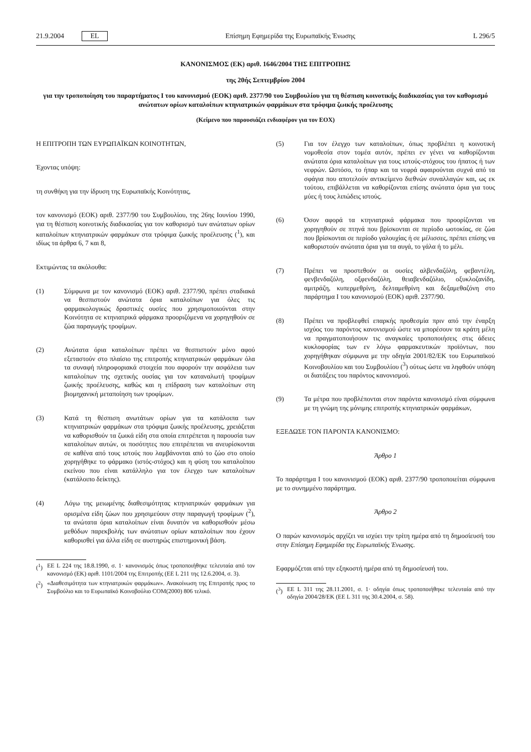21.9.2004 EL Επίσημη Εφημερίδα της Ευρωπαϊκής Ένωσης L 296/5
ΚΑΝΟΝΙΣΜΟΣ (ΕΚ) αριθ. 1646/2004 ΤΗΣ ΕΠΙΤΡΟΠΗΣ
της 20ής Σεπτεμβρίου 2004
για την τροποποίηση του παραρτήματος I του κανονισμού (ΕΟΚ) αριθ. 2377/90 του Συμβουλίου για τη θέσπιση κοινοτικής διαδικασίας για τον καθορισμό ανώτατων ορίων καταλοίπων κτηνιατρικών φαρμάκων στα τρόφιμα ζωικής προέλευσης
(Κείμενο που παρουσιάζει ενδιαφέρον για τον ΕΟΧ)
Η ΕΠΙΤΡΟΠΗ ΤΩΝ ΕΥΡΩΠΑΪΚΩΝ ΚΟΙΝΟΤΗΤΩΝ,
Έχοντας υπόψη:
τη συνθήκη για την ίδρυση της Ευρωπαϊκής Κοινότητας,
τον κανονισμό (ΕΟΚ) αριθ. 2377/90 του Συμβουλίου, της 26ης Ιουνίου 1990, για τη θέσπιση κοινοτικής διαδικασίας για τον καθορισμό των ανώτατων ορίων καταλοίπων κτηνιατρικών φαρμάκων στα τρόφιμα ζωικής προέλευσης (<sup>1</sup>), και ιδίως τα άρθρα 6, 7 και 8,
Εκτιμώντας τα ακόλουθα:
(1) Σύμφωνα με τον κανονισμό (ΕΟΚ) αριθ. 2377/90, πρέπει σταδιακά να θεσπιστούν ανώτατα όρια καταλοίπων για όλες τις φαρμακολογικώς δραστικές ουσίες που χρησιμοποιούνται στην Κοινότητα σε κτηνιατρικά φάρμακα προοριζόμενα να χορηγηθούν σε ζώα παραγωγής τροφίμων.
(2) Ανώτατα όρια καταλοίπων πρέπει να θεσπιστούν μόνο αφού εξεταστούν στο πλαίσιο της επιτροπής κτηνιατρικών φαρμάκων όλα τα συναφή πληροφοριακά στοιχεία που αφορούν την ασφάλεια των καταλοίπων της σχετικής ουσίας για τον καταναλωτή τροφίμων ζωικής προέλευσης, καθώς και η επίδραση των καταλοίπων στη βιομηχανική μεταποίηση των τροφίμων.
(3) Κατά τη θέσπιση ανωτάτων ορίων για τα κατάλοιπα των κτηνιατρικών φαρμάκων στα τρόφιμα ζωικής προέλευσης, χρειάζεται να καθορισθούν τα ζωικά είδη στα οποία επιτρέπεται η παρουσία των καταλοίπων αυτών, οι ποσότητες που επιτρέπεται να ανευρίσκονται σε καθένα από τους ιστούς που λαμβάνονται από το ζώο στο οποίο χορηγήθηκε το φάρμακο (ιστός-στόχος) και η φύση του καταλοίπου εκείνου που είναι κατάλληλο για τον έλεγχο των καταλοίπων (κατάλοιπο δείκτης).
(4) Λόγω της μειωμένης διαθεσιμότητας κτηνιατρικών φαρμάκων για ορισμένα είδη ζώων που χρησιμεύουν στην παραγωγή τροφίμων (<sup>2</sup>), τα ανώτατα όρια καταλοίπων είναι δυνατόν να καθορισθούν μέσω μεθόδων παρεκβολής των ανώτατων ορίων καταλοίπων που έχουν καθορισθεί για άλλα είδη σε αυστηρώς επιστημονική βάση.
(<sup>1</sup>) ΕΕ L 224 της 18.8.1990, σ. 1· κανονισμός όπως τροποποιήθηκε τελευταία από τον κανονισμό (ΕΚ) αριθ. 1101/2004 της Επιτροπής (ΕΕ L 211 της 12.6.2004, σ. 3).
(<sup>2</sup>) «Διαθεσιμότητα των κτηνιατρικών φαρμάκων». Ανακοίνωση της Επιτροπής προς το Συμβούλιο και το Ευρωπαϊκό Κοινοβούλιο COM(2000) 806 τελικό.
(5) Για τον έλεγχο των καταλοίπων, όπως προβλέπει η κοινοτική νομοθεσία στον τομέα αυτόν, πρέπει εν γένει να καθορίζονται ανώτατα όρια καταλοίπων για τους ιστούς-στόχους του ήπατος ή των νεφρών. Ωστόσο, το ήπαρ και τα νεφρά αφαιρούνται συχνά από τα σφάγια που αποτελούν αντικείμενο διεθνών συναλλαγών και, ως εκ τούτου, επιβάλλεται να καθορίζονται επίσης ανώτατα όρια για τους μύες ή τους λιπώδεις ιστούς.
(6) Όσον αφορά τα κτηνιατρικά φάρμακα που προορίζονται να χορηγηθούν σε πτηνά που βρίσκονται σε περίοδο ωοτοκίας, σε ζώα που βρίσκονται σε περίοδο γαλουχίας ή σε μέλισσες, πρέπει επίσης να καθοριστούν ανώτατα όρια για τα αυγά, το γάλα ή το μέλι.
(7) Πρέπει να προστεθούν οι ουσίες αλβενδαζόλη, φεβαντέλη, φενβενδαζόλη, οξφενδαζόλη, θειαβενδαζόλιο, οξυκλοζανίδη, αμιτράζη, κυπερμεθρίνη, δελταμεθρίνη και δεξαμεθαζόνη στο παράρτημα I του κανονισμού (ΕΟΚ) αριθ. 2377/90.
(8) Πρέπει να προβλεφθεί επαρκής προθεσμία πριν από την έναρξη ισχύος του παρόντος κανονισμού ώστε να μπορέσουν τα κράτη μέλη να πραγματοποιήσουν τις αναγκαίες τροποποιήσεις στις άδειες κυκλοφορίας των εν λόγω φαρμακευτικών προϊόντων, που χορηγήθηκαν σύμφωνα με την οδηγία 2001/82/ΕΚ του Ευρωπαϊκού Κοινοβουλίου και του Συμβουλίου (<sup>3</sup>) ούτως ώστε να ληφθούν υπόψη οι διατάξεις του παρόντος κανονισμού.
(9) Τα μέτρα που προβλέπονται στον παρόντα κανονισμό είναι σύμφωνα με τη γνώμη της μόνιμης επιτροπής κτηνιατρικών φαρμάκων,
ΕΞΕΔΩΣΕ ΤΟΝ ΠΑΡΟΝΤΑ ΚΑΝΟΝΙΣΜΟ:
Άρθρο 1
Το παράρτημα I του κανονισμού (ΕΟΚ) αριθ. 2377/90 τροποποιείται σύμφωνα με το συνημμένο παράρτημα.
Άρθρο 2
Ο παρών κανονισμός αρχίζει να ισχύει την τρίτη ημέρα από τη δημοσίευσή του στην Επίσημη Εφημερίδα της Ευρωπαϊκής Ένωσης.
Εφαρμόζεται από την εξηκοστή ημέρα από τη δημοσίευσή του.
(<sup>3</sup>) ΕΕ L 311 της 28.11.2001, σ. 1· οδηγία όπως τροποποιήθηκε τελευταία από την οδηγία 2004/28/ΕΚ (ΕΕ L 311 της 30.4.2004, σ. 58).